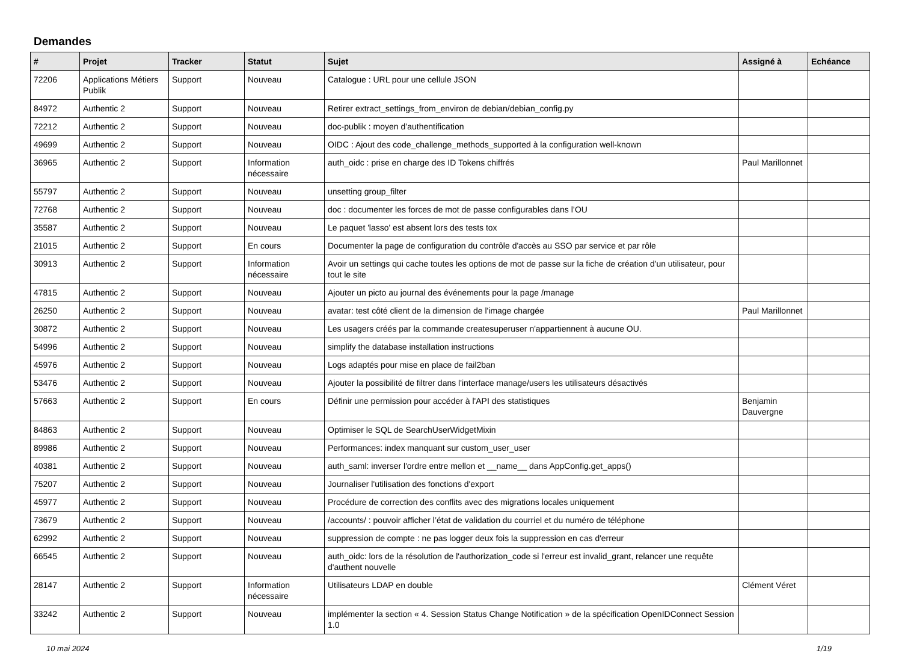Demandes
| # | Projet | Tracker | Statut | Sujet | Assigné à | Echéance |
| --- | --- | --- | --- | --- | --- | --- |
| 72206 | Applications Métiers Publik | Support | Nouveau | Catalogue : URL pour une cellule JSON | | |
| 84972 | Authentic 2 | Support | Nouveau | Retirer extract_settings_from_environ de debian/debian_config.py | | |
| 72212 | Authentic 2 | Support | Nouveau | doc-publik : moyen d’authentification | | |
| 49699 | Authentic 2 | Support | Nouveau | OIDC : Ajout des code_challenge_methods_supported à la configuration well-known | | |
| 36965 | Authentic 2 | Support | Information nécessaire | auth_oidc : prise en charge des ID Tokens chiffrés | Paul Marillonnet | |
| 55797 | Authentic 2 | Support | Nouveau | unsetting group_filter | | |
| 72768 | Authentic 2 | Support | Nouveau | doc : documenter les forces de mot de passe configurables dans l’OU | | |
| 35587 | Authentic 2 | Support | Nouveau | Le paquet 'lasso' est absent lors des tests tox | | |
| 21015 | Authentic 2 | Support | En cours | Documenter la page de configuration du contrôle d'accès au SSO par service et par rôle | | |
| 30913 | Authentic 2 | Support | Information nécessaire | Avoir un settings qui cache toutes les options de mot de passe sur la fiche de création d'un utilisateur, pour tout le site | | |
| 47815 | Authentic 2 | Support | Nouveau | Ajouter un picto au journal des événements pour la page /manage | | |
| 26250 | Authentic 2 | Support | Nouveau | avatar: test côté client de la dimension de l'image chargée | Paul Marillonnet | |
| 30872 | Authentic 2 | Support | Nouveau | Les usagers créés par la commande createsuperuser n'appartiennent à aucune OU. | | |
| 54996 | Authentic 2 | Support | Nouveau | simplify the database installation instructions | | |
| 45976 | Authentic 2 | Support | Nouveau | Logs adaptés pour mise en place de fail2ban | | |
| 53476 | Authentic 2 | Support | Nouveau | Ajouter la possibilité de filtrer dans l'interface manage/users les utilisateurs désactivés | | |
| 57663 | Authentic 2 | Support | En cours | Définir une permission pour accéder à l'API des statistiques | Benjamin Dauvergne | |
| 84863 | Authentic 2 | Support | Nouveau | Optimiser le SQL de SearchUserWidgetMixin | | |
| 89986 | Authentic 2 | Support | Nouveau | Performances: index manquant sur custom_user_user | | |
| 40381 | Authentic 2 | Support | Nouveau | auth_saml: inverser l'ordre entre mellon et __name__ dans AppConfig.get_apps() | | |
| 75207 | Authentic 2 | Support | Nouveau | Journaliser l'utilisation des fonctions d'export | | |
| 45977 | Authentic 2 | Support | Nouveau | Procédure de correction des conflits avec des migrations locales uniquement | | |
| 73679 | Authentic 2 | Support | Nouveau | /accounts/ : pouvoir afficher l’état de validation du courriel et du numéro de téléphone | | |
| 62992 | Authentic 2 | Support | Nouveau | suppression de compte : ne pas logger deux fois la suppression en cas d'erreur | | |
| 66545 | Authentic 2 | Support | Nouveau | auth_oidc: lors de la résolution de l'authorization_code si l'erreur est invalid_grant, relancer une requête d'authent nouvelle | | |
| 28147 | Authentic 2 | Support | Information nécessaire | Utilisateurs LDAP en double | Clément Véret | |
| 33242 | Authentic 2 | Support | Nouveau | implémenter la section « 4. Session Status Change Notification » de la spécification OpenIDConnect Session 1.0 | | |
10 mai 2024 1/19